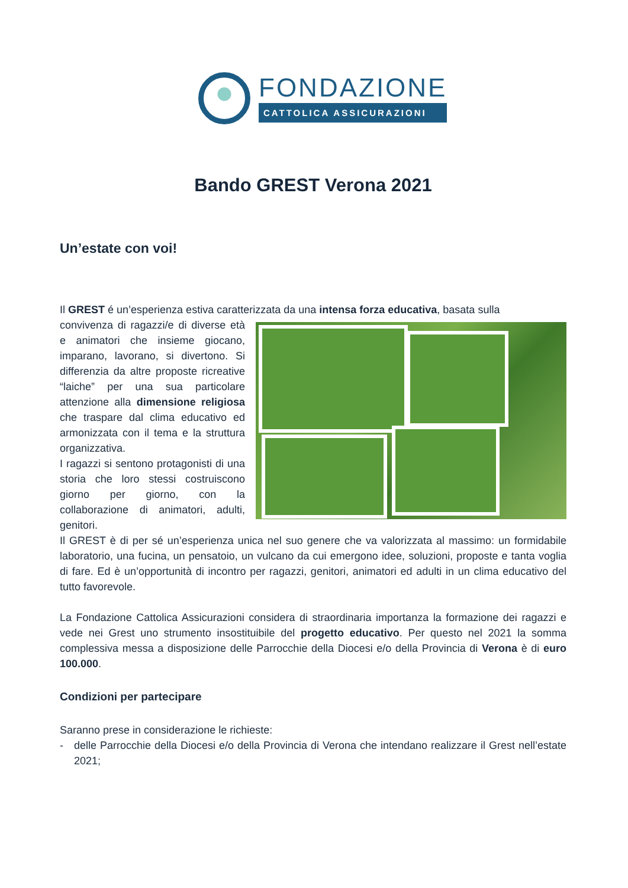FONDAZIONE
CATTOLICA ASSICURAZIONI
Bando GREST Verona 2021
Un’estate con voi!
Il GREST é un’esperienza estiva caratterizzata da una intensa forza educativa, basata sulla
convivenza di ragazzi/e di diverse età e animatori che insieme giocano, imparano, lavorano, si divertono. Si differenzia da altre proposte ricreative “laiche” per una sua particolare attenzione alla dimensione religiosa che traspare dal clima educativo ed armonizzata con il tema e la struttura organizzativa.
I ragazzi si sentono protagonisti di una storia che loro stessi costruiscono giorno per giorno, con la collaborazione di animatori, adulti, genitori.
Il GREST è di per sé un’esperienza unica nel suo genere che va valorizzata al massimo: un formidabile laboratorio, una fucina, un pensatoio, un vulcano da cui emergono idee, soluzioni, proposte e tanta voglia di fare. Ed è un’opportunità di incontro per ragazzi, genitori, animatori ed adulti in un clima educativo del tutto favorevole.
La Fondazione Cattolica Assicurazioni considera di straordinaria importanza la formazione dei ragazzi e vede nei Grest uno strumento insostituibile del progetto educativo. Per questo nel 2021 la somma complessiva messa a disposizione delle Parrocchie della Diocesi e/o della Provincia di Verona è di euro 100.000.
Condizioni per partecipare
Saranno prese in considerazione le richieste:
- delle Parrocchie della Diocesi e/o della Provincia di Verona che intendano realizzare il Grest nell’estate 2021;